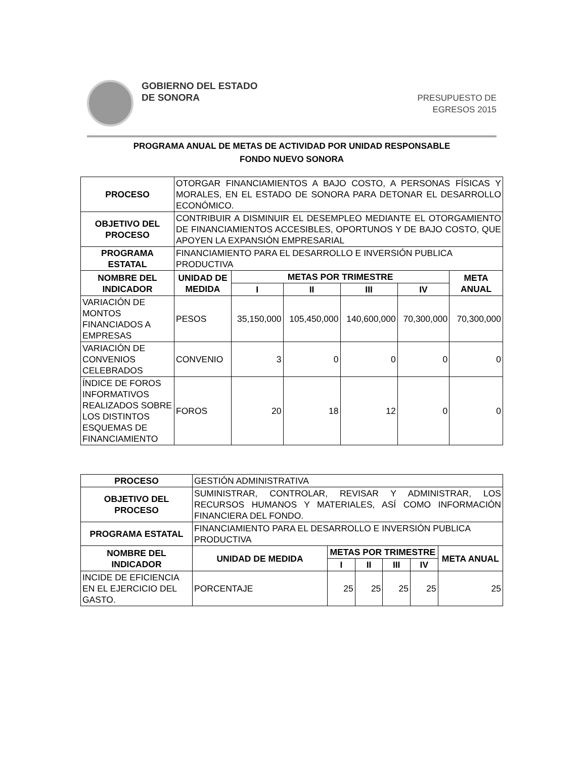GOBIERNO DEL ESTADO
DE SONORA
PRESUPUESTO DE
EGRESOS 2015
PROGRAMA ANUAL DE METAS DE ACTIVIDAD POR UNIDAD RESPONSABLE
FONDO NUEVO SONORA
| PROCESO | OTORGAR FINANCIAMIENTOS A BAJO COSTO, A PERSONAS FÍSICAS Y MORALES, EN EL ESTADO DE SONORA PARA DETONAR EL DESARROLLO ECONÓMICO. | | | | | |
| OBJETIVO DEL PROCESO | CONTRIBUIR A DISMINUIR EL DESEMPLEO MEDIANTE EL OTORGAMIENTO DE FINANCIAMIENTOS ACCESIBLES, OPORTUNOS Y DE BAJO COSTO, QUE APOYEN LA EXPANSIÓN EMPRESARIAL | | | | | |
| PROGRAMA ESTATAL | FINANCIAMIENTO PARA EL DESARROLLO E INVERSIÓN PUBLICA PRODUCTIVA | | | | | |
| NOMBRE DEL INDICADOR | UNIDAD DE MEDIDA | METAS POR TRIMESTRE | | | | META ANUAL |
| | | I | II | III | IV | |
| VARIACIÓN DE MONTOS FINANCIADOS A EMPRESAS | PESOS | 35,150,000 | 105,450,000 | 140,600,000 | 70,300,000 | 70,300,000 |
| VARIACIÓN DE CONVENIOS CELEBRADOS | CONVENIO | 3 | 0 | 0 | 0 | 0 |
| ÍNDICE DE FOROS INFORMATIVOS REALIZADOS SOBRE LOS DISTINTOS ESQUEMAS DE FINANCIAMIENTO | FOROS | 20 | 18 | 12 | 0 | 0 |
| PROCESO | GESTIÓN ADMINISTRATIVA | | | | | |
| OBJETIVO DEL PROCESO | SUMINISTRAR, CONTROLAR, REVISAR Y ADMINISTRAR, LOS RECURSOS HUMANOS Y MATERIALES, ASÍ COMO INFORMACIÓN FINANCIERA DEL FONDO. | | | | | |
| PROGRAMA ESTATAL | FINANCIAMIENTO PARA EL DESARROLLO E INVERSIÓN PUBLICA PRODUCTIVA | | | | | |
| NOMBRE DEL INDICADOR | UNIDAD DE MEDIDA | METAS POR TRIMESTRE | | | | META ANUAL |
| | | I | II | III | IV | |
| INCIDE DE EFICIENCIA EN EL EJERCICIO DEL GASTO. | PORCENTAJE | 25 | 25 | 25 | 25 | 25 |